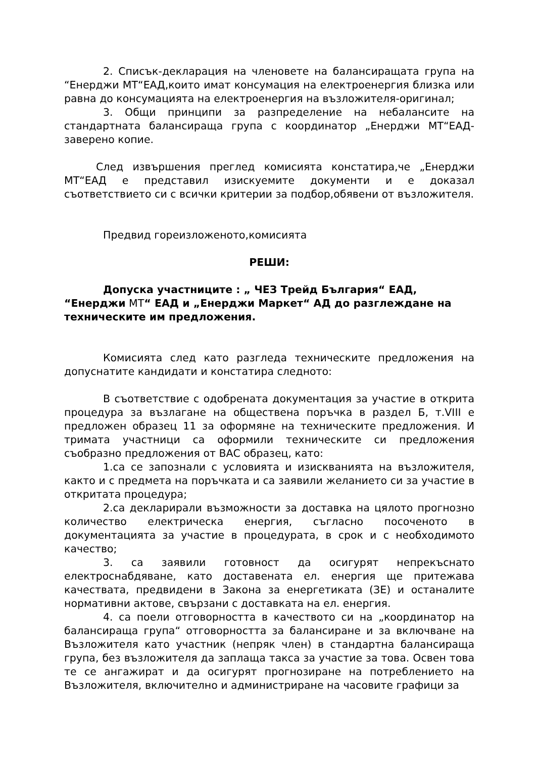2. Списък-декларация на членовете на балансиращата група на “Енерджи МТ“ЕАД,които имат консумация на електроенергия близка или равна до консумацията на електроенергия на възложителя-оригинал;
3. Общи принципи за разпределение на небалансите на стандартната балансираща група с координатор „Енерджи МТ“ЕАД-заверено копие.
След извършения преглед комисията констатира,че „Енерджи МТ“ЕАД е представил изискуемите документи и е доказал съответствието си с всички критерии за подбор,обявени от възложителя.
Предвид гореизложеното,комисията
РЕШИ:
Допуска участниците : „ ЧЕЗ Трейд България“ ЕАД, “Енерджи МТ“ ЕАД и „Енерджи Маркет“ АД до разглеждане на техническите им предложения.
Комисията след като разгледа техническите предложения на допуснатите кандидати и констатира следното:
В съответствие с одобрената документация за участие в открита процедура за възлагане на обществена поръчка в раздел Б, т.VIII е предложен образец 11 за оформяне на техническите предложения. И тримата участници са оформили техническите си предложения съобразно предложения от ВАС образец, като:
1.са се запознали с условията и изискванията на възложителя, както и с предмета на поръчката и са заявили желанието си за участие в откритата процедура;
2.са декларирали възможности за доставка на цялото прогнозно количество електрическа енергия, съгласно посоченото в документацията за участие в процедурата, в срок и с необходимото качество;
3. са заявили готовност да осигурят непрекъснато електроснабдяване, като доставената ел. енергия ще притежава качествата, предвидени в Закона за енергетиката (ЗЕ) и останалите нормативни актове, свързани с доставката на ел. енергия.
4. са поели отговорността в качеството си на „координатор на балансираща група“ отговорността за балансиране и за включване на Възложителя като участник (непряк член) в стандартна балансираща група, без възложителя да заплаща такса за участие за това. Освен това те се ангажират и да осигурят прогнозиране на потреблението на Възложителя, включително и администриране на часовите графици за